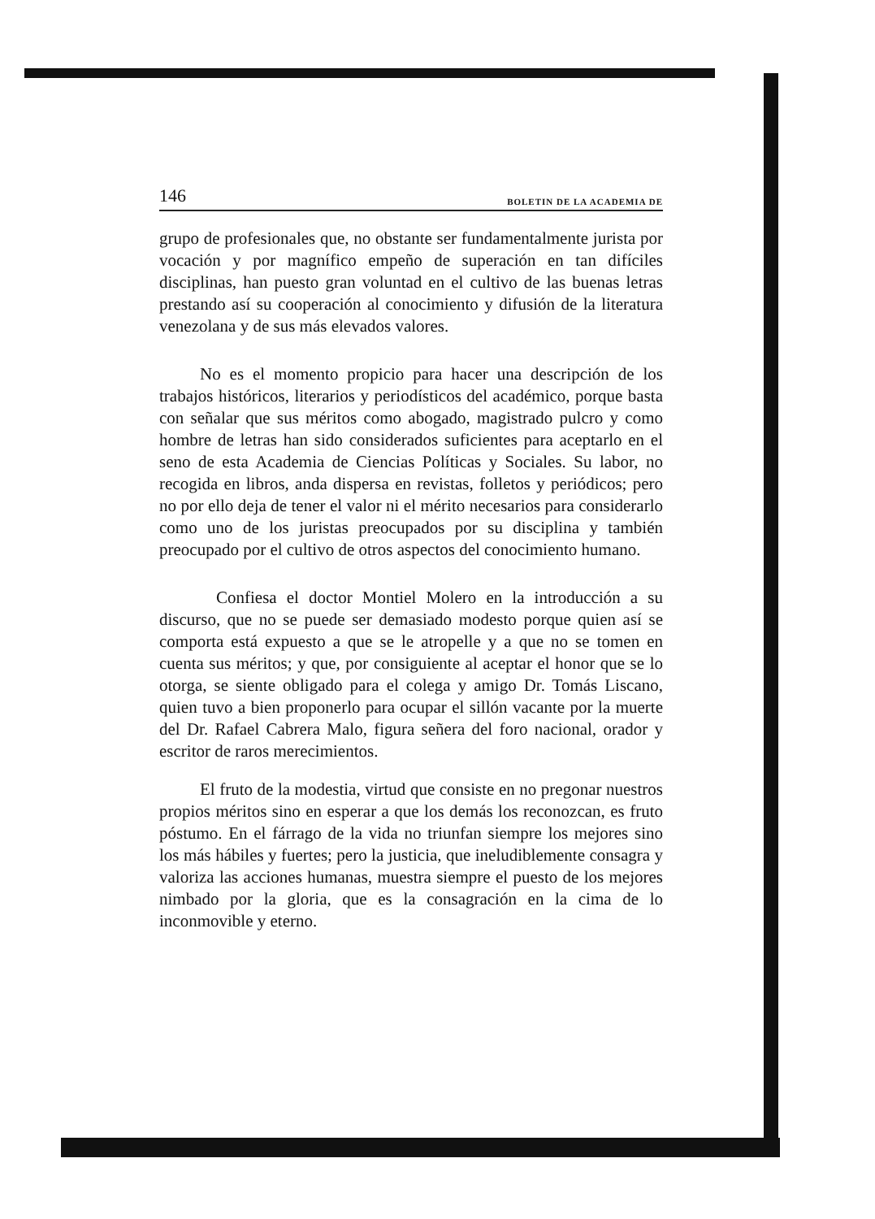146 BOLETIN DE LA ACADEMIA DE
grupo de profesionales que, no obstante ser fundamentalmente jurista por vocación y por magnífico empeño de superación en tan difíciles disciplinas, han puesto gran voluntad en el cultivo de las buenas letras prestando así su cooperación al conocimiento y difusión de la literatura venezolana y de sus más elevados valores.
No es el momento propicio para hacer una descripción de los trabajos históricos, literarios y periodísticos del académico, porque basta con señalar que sus méritos como abogado, magistrado pulcro y como hombre de letras han sido considerados suficientes para aceptarlo en el seno de esta Academia de Ciencias Políticas y Sociales. Su labor, no recogida en libros, anda dispersa en revistas, folletos y periódicos; pero no por ello deja de tener el valor ni el mérito necesarios para considerarlo como uno de los juristas preocupados por su disciplina y también preocupado por el cultivo de otros aspectos del conocimiento humano.
Confiesa el doctor Montiel Molero en la introducción a su discurso, que no se puede ser demasiado modesto porque quien así se comporta está expuesto a que se le atropelle y a que no se tomen en cuenta sus méritos; y que, por consiguiente al aceptar el honor que se lo otorga, se siente obligado para el colega y amigo Dr. Tomás Liscano, quien tuvo a bien proponerlo para ocupar el sillón vacante por la muerte del Dr. Rafael Cabrera Malo, figura señera del foro nacional, orador y escritor de raros merecimientos.
El fruto de la modestia, virtud que consiste en no pregonar nuestros propios méritos sino en esperar a que los demás los reconozcan, es fruto póstumo. En el fárrago de la vida no triunfan siempre los mejores sino los más hábiles y fuertes; pero la justicia, que ineludiblemente consagra y valoriza las acciones humanas, muestra siempre el puesto de los mejores nimbado por la gloria, que es la consagración en la cima de lo inconmovible y eterno.